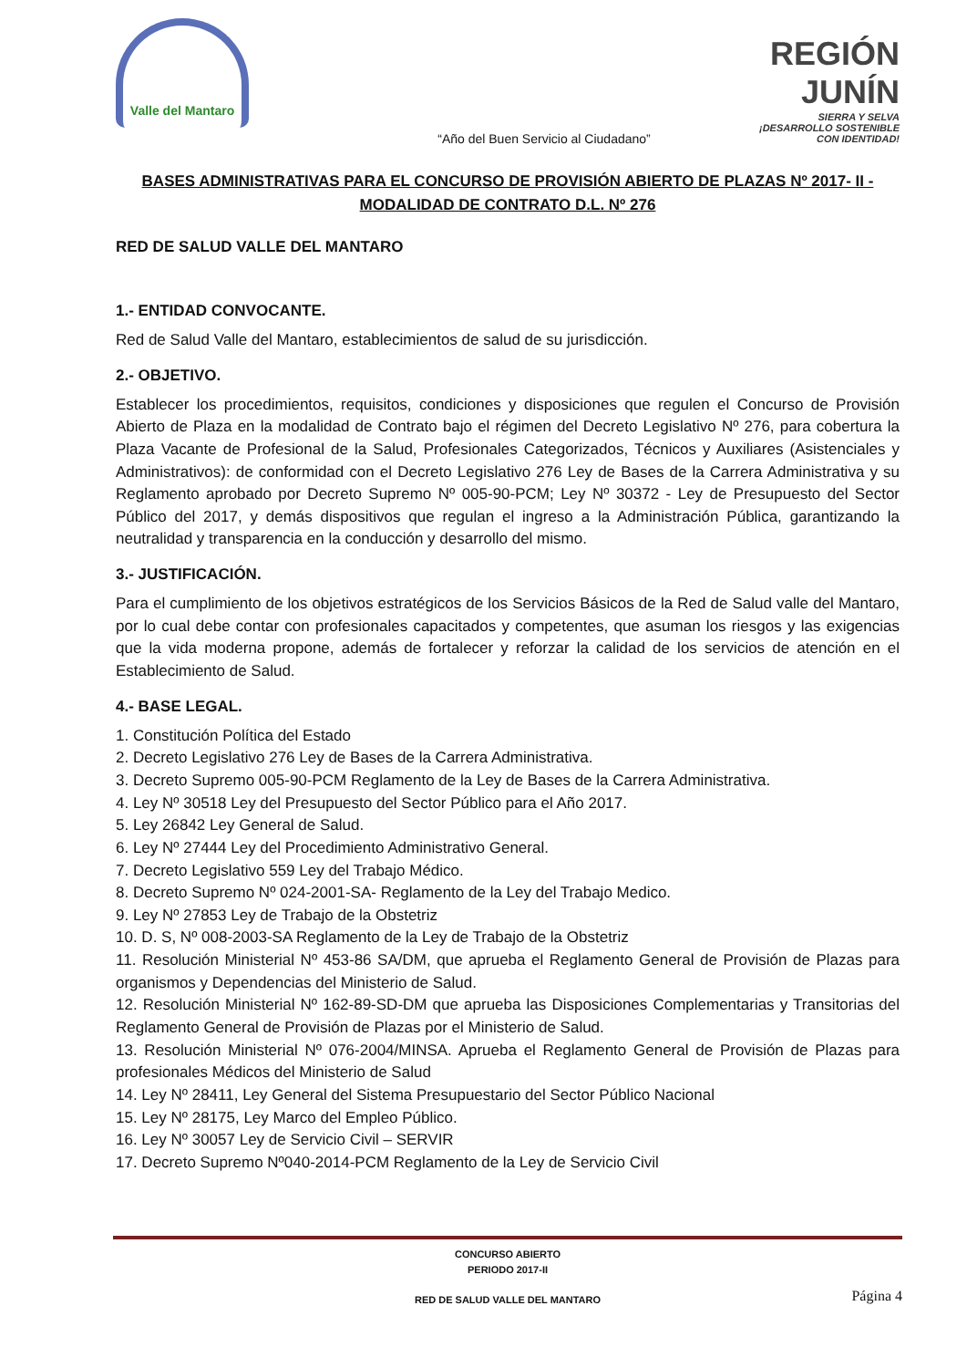Valle del Mantaro
REGIÓN JUNÍN
SIERRA Y SELVA
¡DESARROLLO SOSTENIBLE CON IDENTIDAD!
“Año del Buen Servicio al Ciudadano”
BASES ADMINISTRATIVAS PARA EL CONCURSO DE PROVISIÓN ABIERTO DE PLAZAS Nº 2017- II - MODALIDAD DE CONTRATO D.L. Nº 276
RED DE SALUD VALLE DEL MANTARO
1.- ENTIDAD CONVOCANTE.
Red de Salud Valle del Mantaro, establecimientos de salud de su jurisdicción.
2.- OBJETIVO.
Establecer los procedimientos, requisitos, condiciones y disposiciones que regulen el Concurso de Provisión Abierto de Plaza en la modalidad de Contrato bajo el régimen del Decreto Legislativo Nº 276, para cobertura la Plaza Vacante de Profesional de la Salud, Profesionales Categorizados, Técnicos y Auxiliares (Asistenciales y Administrativos): de conformidad con el Decreto Legislativo 276 Ley de Bases de la Carrera Administrativa y su Reglamento aprobado por Decreto Supremo Nº 005-90-PCM; Ley Nº 30372 - Ley de Presupuesto del Sector Público del 2017, y demás dispositivos que regulan el ingreso a la Administración Pública, garantizando la neutralidad y transparencia en la conducción y desarrollo del mismo.
3.- JUSTIFICACIÓN.
Para el cumplimiento de los objetivos estratégicos de los Servicios Básicos de la Red de Salud valle del Mantaro, por lo cual debe contar con profesionales capacitados y competentes, que asuman los riesgos y las exigencias que la vida moderna propone, además de fortalecer y reforzar la calidad de los servicios de atención en el Establecimiento de Salud.
4.- BASE LEGAL.
1. Constitución Política del Estado
2. Decreto Legislativo 276 Ley de Bases de la Carrera Administrativa.
3. Decreto Supremo 005-90-PCM Reglamento de la Ley de Bases de la Carrera Administrativa.
4. Ley Nº 30518 Ley del Presupuesto del Sector Público para el Año 2017.
5. Ley 26842 Ley General de Salud.
6. Ley Nº 27444 Ley del Procedimiento Administrativo General.
7. Decreto Legislativo 559 Ley del Trabajo Médico.
8. Decreto Supremo Nº 024-2001-SA- Reglamento de la Ley del Trabajo Medico.
9. Ley Nº 27853 Ley de Trabajo de la Obstetriz
10. D. S, Nº 008-2003-SA Reglamento de la Ley de Trabajo de la Obstetriz
11. Resolución Ministerial Nº 453-86 SA/DM, que aprueba el Reglamento General de Provisión de Plazas para organismos y Dependencias del Ministerio de Salud.
12. Resolución Ministerial Nº 162-89-SD-DM que aprueba las Disposiciones Complementarias y Transitorias del Reglamento General de Provisión de Plazas por el Ministerio de Salud.
13. Resolución Ministerial Nº 076-2004/MINSA. Aprueba el Reglamento General de Provisión de Plazas para profesionales Médicos del Ministerio de Salud
14. Ley Nº 28411, Ley General del Sistema Presupuestario del Sector Público Nacional
15. Ley Nº 28175, Ley Marco del Empleo Público.
16. Ley Nº 30057 Ley de Servicio Civil – SERVIR
17. Decreto Supremo Nº040-2014-PCM Reglamento de la Ley de Servicio Civil
CONCURSO ABIERTO
PERIODO 2017-II
RED DE SALUD VALLE DEL MANTARO
Página 4